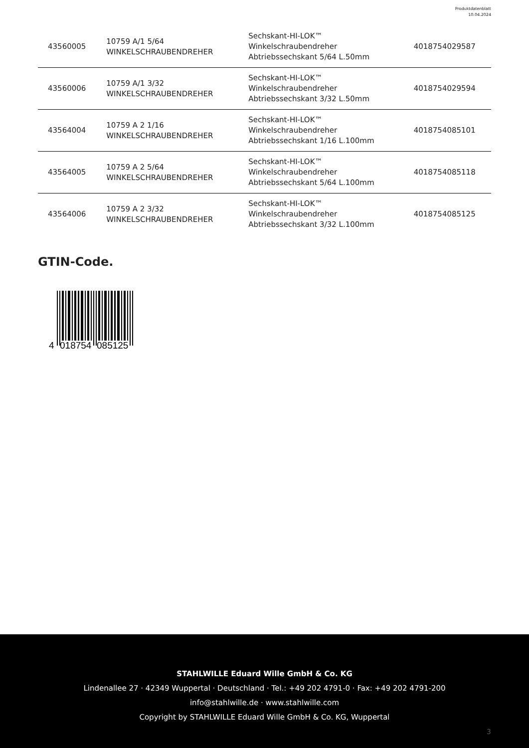Produktdatenblatt
10.04.2024
| 43560005 | 10759 A/1 5/64 WINKELSCHRAUBENDREHER | Sechskant-HI-LOK™ Winkelschraubendreher Abtriebssechskant 5/64 L.50mm | 4018754029587 |
| 43560006 | 10759 A/1 3/32 WINKELSCHRAUBENDREHER | Sechskant-HI-LOK™ Winkelschraubendreher Abtriebssechskant 3/32 L.50mm | 4018754029594 |
| 43564004 | 10759 A 2 1/16 WINKELSCHRAUBENDREHER | Sechskant-HI-LOK™ Winkelschraubendreher Abtriebssechskant 1/16 L.100mm | 4018754085101 |
| 43564005 | 10759 A 2 5/64 WINKELSCHRAUBENDREHER | Sechskant-HI-LOK™ Winkelschraubendreher Abtriebssechskant 5/64 L.100mm | 4018754085118 |
| 43564006 | 10759 A 2 3/32 WINKELSCHRAUBENDREHER | Sechskant-HI-LOK™ Winkelschraubendreher Abtriebssechskant 3/32 L.100mm | 4018754085125 |
GTIN-Code.
4
018754
085125
STAHLWILLE Eduard Wille GmbH & Co. KG
Lindenallee 27 · 42349 Wuppertal · Deutschland · Tel.: +49 202 4791-0 · Fax: +49 202 4791-200
info@stahlwille.de · www.stahlwille.com
Copyright by STAHLWILLE Eduard Wille GmbH & Co. KG, Wuppertal
3